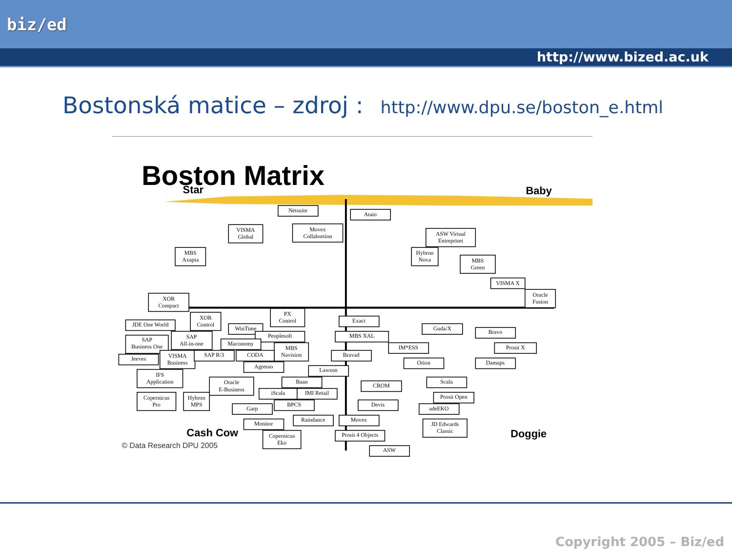biz/ed
http://www.bized.ac.uk
Bostonská matice – zdroj : http://www.dpu.se/boston_e.html
Boston Matrix
Star
Baby
Cash Cow
Doggie
© Data Research DPU 2005
Netsuite
Ataio
VISMA Global
Movex Collabortion
ASW Virtual Entrepriset
MBS Axapta
Hybron Nova
MBS Green
VISMA X
Oracle Fusion
XOR Compact
PX Control
XOR Control
JDE One World
Exact
WinTime
Guda/X
Bravo
SAP All-in-one
SAP Business One
Peoplesoft
MBS XAL
Maconomy
MBS Navision
IM*ESS
Prosit X
VISMA Business
Jeeves
SAP R/3
CODA
Bravad
Orion
Damaps
Agresso
Lawson
IFS Application
Oracle E-Business
Baan
Scala
CROM
iScala
IMI Retail
Copernicus Pro
Hybron MPS
Prosit Open
Devis
BPCS
Garp
adeEKO
Raindance
Movex
Monitor
JD Edwards Classic
Copernicus Eko
Prosit 4 Objects
ASW
Copyright 2005 – Biz/ed